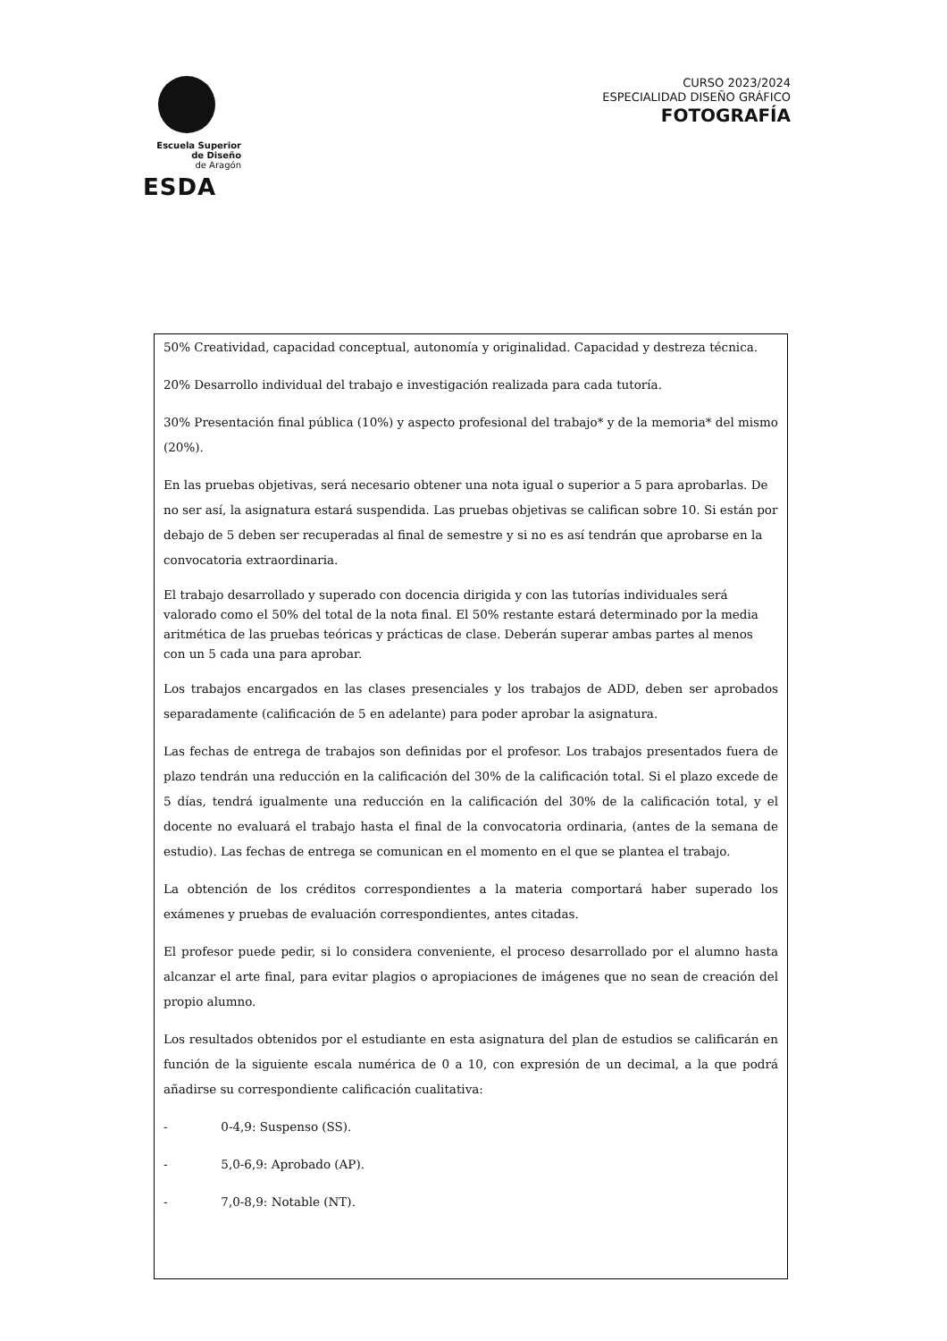Escuela Superior
de Diseño
de Aragón
ESDA
CURSO 2023/2024
ESPECIALIDAD DISEÑO GRÁFICO
FOTOGRAFÍA
50% Creatividad, capacidad conceptual, autonomía y originalidad. Capacidad y destreza técnica.
20% Desarrollo individual del trabajo e investigación realizada para cada tutoría.
30% Presentación final pública (10%) y aspecto profesional del trabajo* y de la memoria* del mismo (20%).
En las pruebas objetivas, será necesario obtener una nota igual o superior a 5 para aprobarlas. De no ser así, la asignatura estará suspendida. Las pruebas objetivas se califican sobre 10. Si están por debajo de 5 deben ser recuperadas al final de semestre y si no es así tendrán que aprobarse en la convocatoria extraordinaria.
El trabajo desarrollado y superado con docencia dirigida y con las tutorías individuales será valorado como el 50% del total de la nota final. El 50% restante estará determinado por la media aritmética de las pruebas teóricas y prácticas de clase. Deberán superar ambas partes al menos con un 5 cada una para aprobar.
Los trabajos encargados en las clases presenciales y los trabajos de ADD, deben ser aprobados separadamente (calificación de 5 en adelante) para poder aprobar la asignatura.
Las fechas de entrega de trabajos son definidas por el profesor. Los trabajos presentados fuera de plazo tendrán una reducción en la calificación del 30% de la calificación total. Si el plazo excede de 5 días, tendrá igualmente una reducción en la calificación del 30% de la calificación total, y el docente no evaluará el trabajo hasta el final de la convocatoria ordinaria, (antes de la semana de estudio). Las fechas de entrega se comunican en el momento en el que se plantea el trabajo.
La obtención de los créditos correspondientes a la materia comportará haber superado los exámenes y pruebas de evaluación correspondientes, antes citadas.
El profesor puede pedir, si lo considera conveniente, el proceso desarrollado por el alumno hasta alcanzar el arte final, para evitar plagios o apropiaciones de imágenes que no sean de creación del propio alumno.
Los resultados obtenidos por el estudiante en esta asignatura del plan de estudios se calificarán en función de la siguiente escala numérica de 0 a 10, con expresión de un decimal, a la que podrá añadirse su correspondiente calificación cualitativa:
- 0-4,9: Suspenso (SS).
- 5,0-6,9: Aprobado (AP).
- 7,0-8,9: Notable (NT).